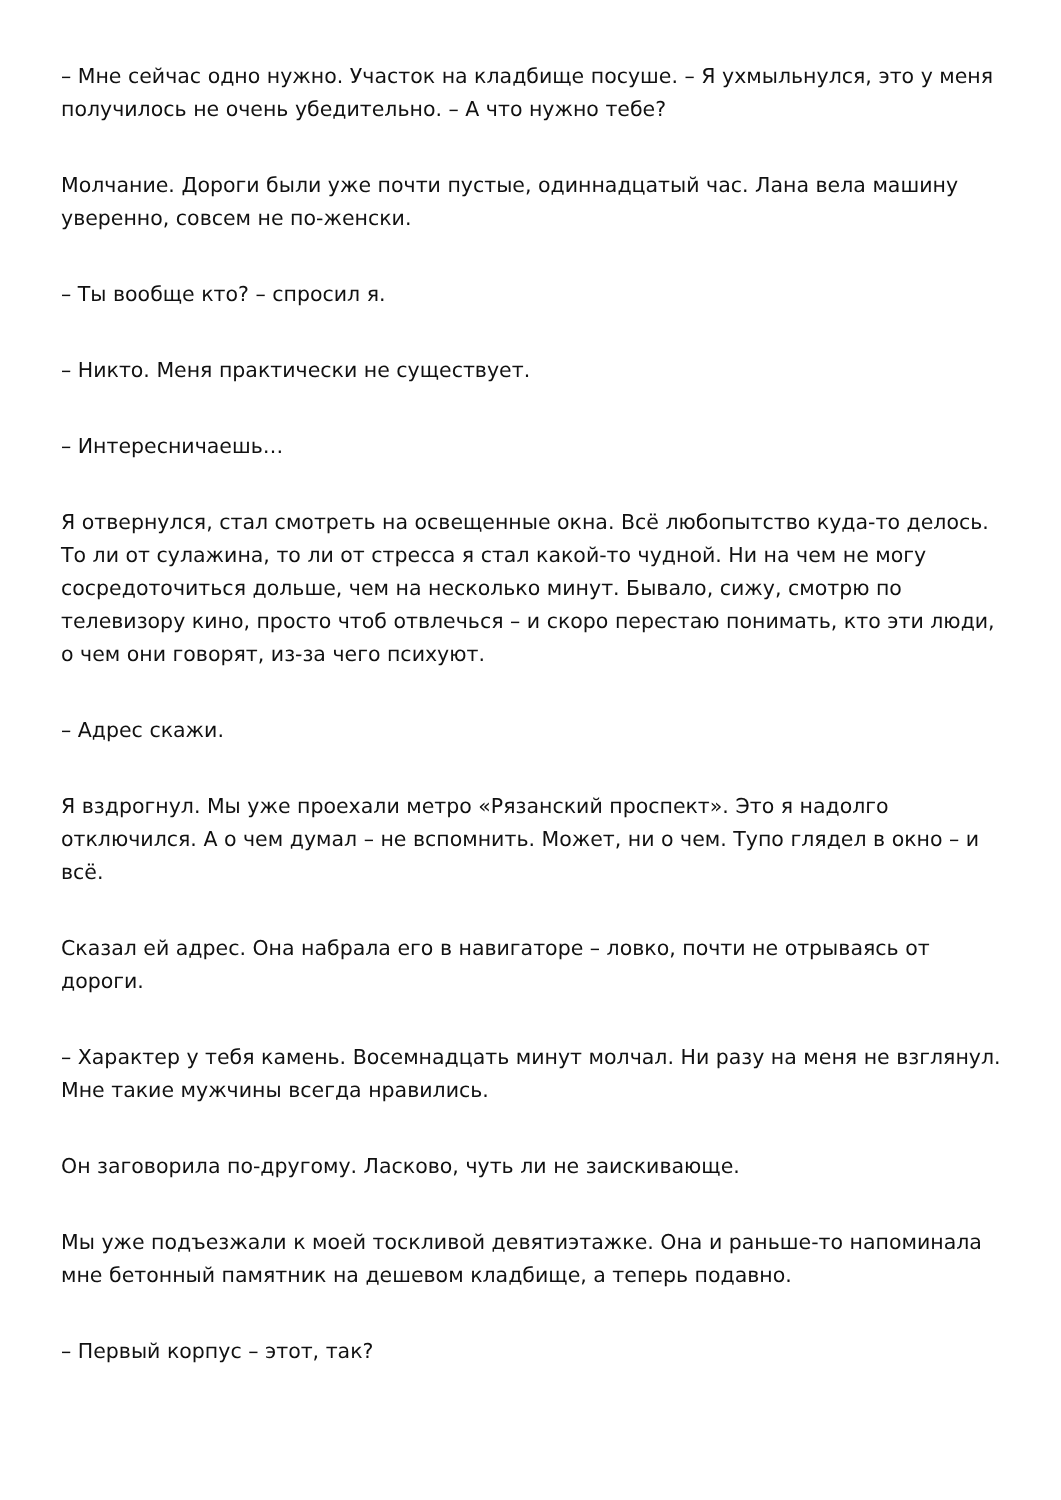– Мне сейчас одно нужно. Участок на кладбище посуше. – Я ухмыльнулся, это у меня получилось не очень убедительно. – А что нужно тебе?
Молчание. Дороги были уже почти пустые, одиннадцатый час. Лана вела машину уверенно, совсем не по-женски.
– Ты вообще кто? – спросил я.
– Никто. Меня практически не существует.
– Интересничаешь…
Я отвернулся, стал смотреть на освещенные окна. Всё любопытство куда-то делось. То ли от сулажина, то ли от стресса я стал какой-то чудной. Ни на чем не могу сосредоточиться дольше, чем на несколько минут. Бывало, сижу, смотрю по телевизору кино, просто чтоб отвлечься – и скоро перестаю понимать, кто эти люди, о чем они говорят, из-за чего психуют.
– Адрес скажи.
Я вздрогнул. Мы уже проехали метро «Рязанский проспект». Это я надолго отключился. А о чем думал – не вспомнить. Может, ни о чем. Тупо глядел в окно – и всё.
Сказал ей адрес. Она набрала его в навигаторе – ловко, почти не отрываясь от дороги.
– Характер у тебя камень. Восемнадцать минут молчал. Ни разу на меня не взглянул. Мне такие мужчины всегда нравились.
Он заговорила по-другому. Ласково, чуть ли не заискивающе.
Мы уже подъезжали к моей тоскливой девятиэтажке. Она и раньше-то напоминала мне бетонный памятник на дешевом кладбище, а теперь подавно.
– Первый корпус – этот, так?